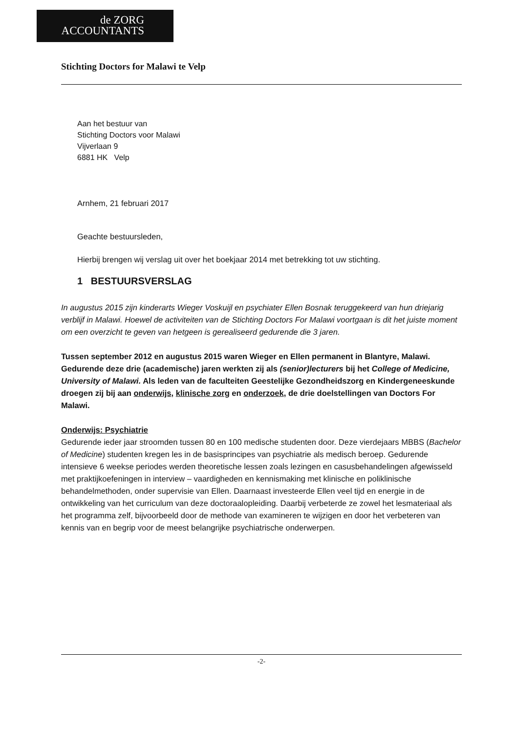de ZORG
ACCOUNTANTS
Stichting Doctors for Malawi te Velp
Aan het bestuur van
Stichting Doctors voor Malawi
Vijverlaan 9
6881 HK Velp
Arnhem, 21 februari 2017
Geachte bestuursleden,
Hierbij brengen wij verslag uit over het boekjaar 2014 met betrekking tot uw stichting.
1 BESTUURSVERSLAG
In augustus 2015 zijn kinderarts Wieger Voskuijl en psychiater Ellen Bosnak teruggekeerd van hun driejarig verblijf in Malawi. Hoewel de activiteiten van de Stichting Doctors For Malawi voortgaan is dit het juiste moment om een overzicht te geven van hetgeen is gerealiseerd gedurende die 3 jaren.
Tussen september 2012 en augustus 2015 waren Wieger en Ellen permanent in Blantyre, Malawi. Gedurende deze drie (academische) jaren werkten zij als (senior)lecturers bij het College of Medicine, University of Malawi. Als leden van de faculteiten Geestelijke Gezondheidszorg en Kindergeneeskunde droegen zij bij aan onderwijs, klinische zorg en onderzoek, de drie doelstellingen van Doctors For Malawi.
Onderwijs: Psychiatrie
Gedurende ieder jaar stroomden tussen 80 en 100 medische studenten door. Deze vierdejaars MBBS (Bachelor of Medicine) studenten kregen les in de basisprincipes van psychiatrie als medisch beroep. Gedurende intensieve 6 weekse periodes werden theoretische lessen zoals lezingen en casusbehandelingen afgewisseld met praktijkoefeningen in interview – vaardigheden en kennismaking met klinische en poliklinische behandelmethoden, onder supervisie van Ellen. Daarnaast investeerde Ellen veel tijd en energie in de ontwikkeling van het curriculum van deze doctoraalopleiding. Daarbij verbeterde ze zowel het lesmateriaal als het programma zelf, bijvoorbeeld door de methode van examineren te wijzigen en door het verbeteren van kennis van en begrip voor de meest belangrijke psychiatrische onderwerpen.
-2-